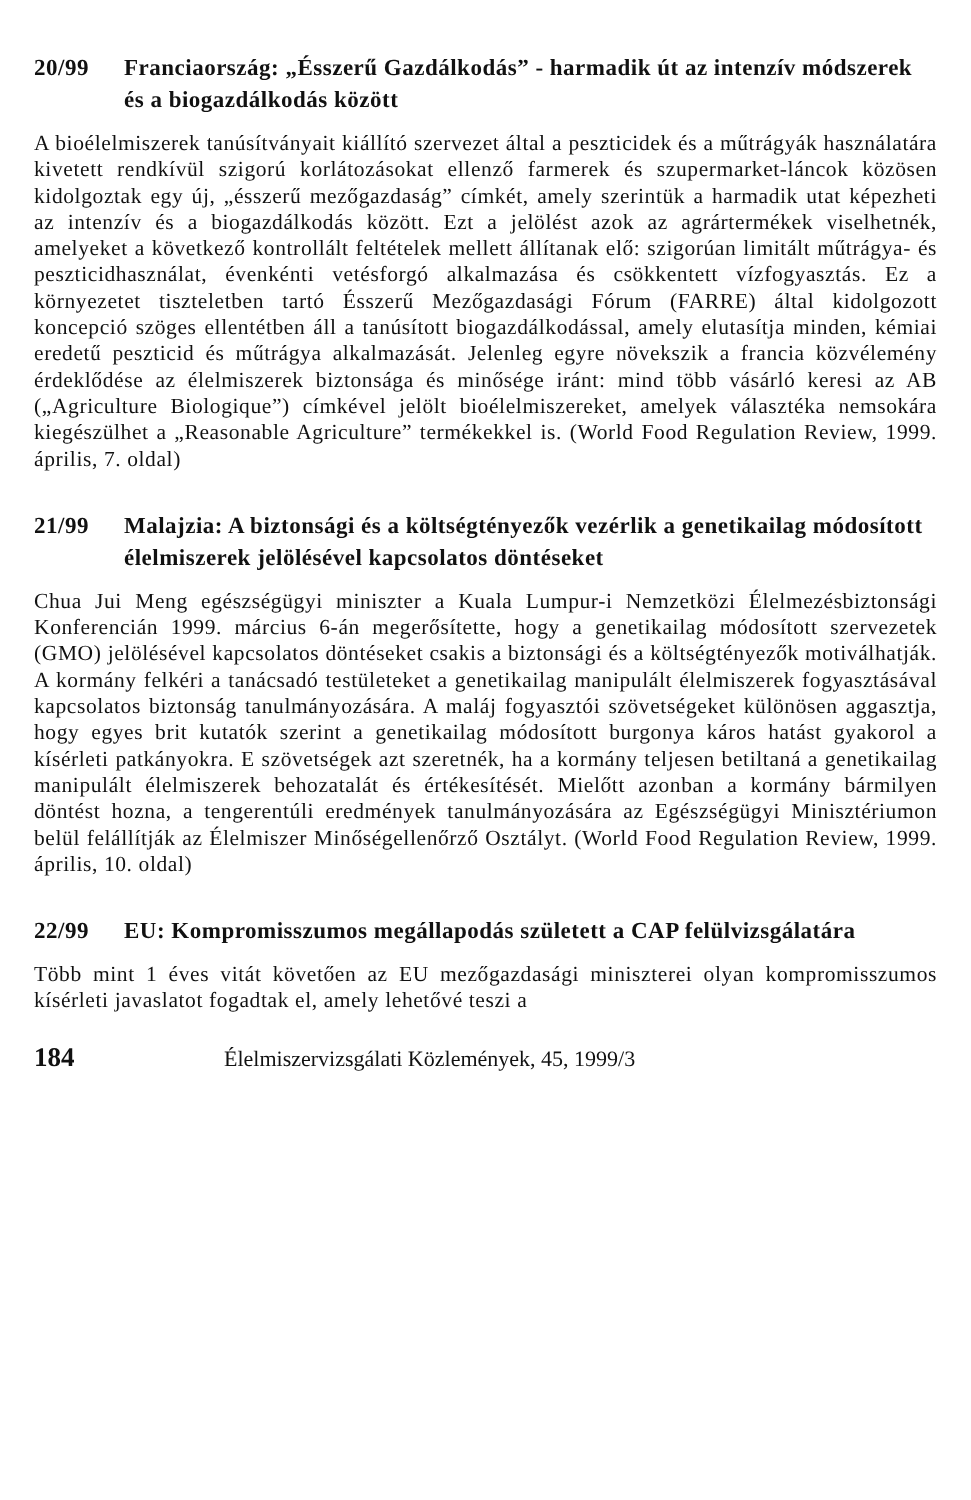20/99 Franciaország: „Ésszerű Gazdálkodás” - harmadik út az intenzív módszerek és a biogazdálkodás között
A bioélelmiszerek tanúsítványait kiállító szervezet által a peszticidek és a műtrágyák használatára kivetett rendkívül szigorú korlátozásokat ellenző farmerek és szupermarket-láncok közösen kidolgoztak egy új, „ésszerű mezőgazdaság” címkét, amely szerintük a harmadik utat képezheti az intenzív és a biogazdálkodás között. Ezt a jelölést azok az agrártermékek viselhetnék, amelyeket a következő kontrollált feltételek mellett állítanak elő: szigorúan limitált műtrágya- és peszticidhasználat, évenkénti vetésforgó alkalmazása és csökkentett vízfogyasztás. Ez a környezetet tiszteletben tartó Ésszerű Mezőgazdasági Fórum (FARRE) által kidolgozott koncepció szöges ellentétben áll a tanúsított biogazdálkodással, amely elutasítja minden, kémiai eredetű peszticid és műtrágya alkalmazását. Jelenleg egyre növekszik a francia közvélemény érdeklődése az élelmiszerek biztonsága és minősége iránt: mind több vásárló keresi az AB („Agriculture Biologique”) címkével jelölt bioélelmiszereket, amelyek választéka nemsokára kiegészülhet a „Reasonable Agriculture” termékekkel is. (World Food Regulation Review, 1999. április, 7. oldal)
21/99 Malajzia: A biztonsági és a költségtényezők vezérlik a genetikailag módosított élelmiszerek jelölésével kapcsolatos döntéseket
Chua Jui Meng egészségügyi miniszter a Kuala Lumpur-i Nemzetközi Élelmezésbiztonsági Konferencián 1999. március 6-án megerősítette, hogy a genetikailag módosított szervezetek (GMO) jelölésével kapcsolatos döntéseket csakis a biztonsági és a költségtényezők motiválhatják. A kormány felkéri a tanácsadó testületeket a genetikailag manipulált élelmiszerek fogyasztásával kapcsolatos biztonság tanulmányozására. A maláj fogyasztói szövetségeket különösen aggasztja, hogy egyes brit kutatók szerint a genetikailag módosított burgonya káros hatást gyakorol a kísérleti patkányokra. E szövetségek azt szeretnék, ha a kormány teljesen betiltaná a genetikailag manipulált élelmiszerek behozatalát és értékesítését. Mielőtt azonban a kormány bármilyen döntést hozna, a tengerentúli eredmények tanulmányozására az Egészségügyi Minisztériumon belül felállítják az Élelmiszer Minőségellenőrző Osztályt. (World Food Regulation Review, 1999. április, 10. oldal)
22/99 EU: Kompromisszumos megállapodás született a CAP felülvizsgálatára
Több mint 1 éves vitát követően az EU mezőgazdasági miniszterei olyan kompromisszumos kísérleti javaslatot fogadtak el, amely lehetővé teszi a
184 Élelmiszervizsgálati Közlemények, 45, 1999/3